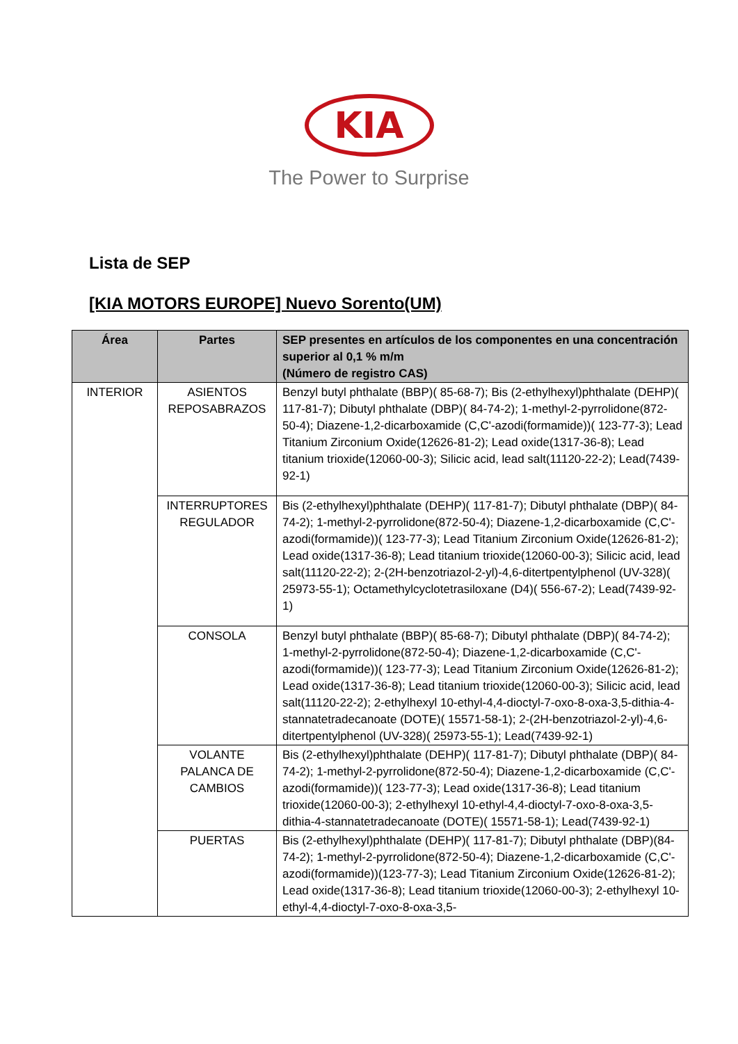KIA
The Power to Surprise
Lista de SEP
[KIA MOTORS EUROPE] Nuevo Sorento(UM)
| Área | Partes | SEP presentes en artículos de los componentes en una concentración superior al 0,1 % m/m (Número de registro CAS) |
| --- | --- | --- |
| INTERIOR | ASIENTOS REPOSABRAZOS | Benzyl butyl phthalate (BBP)( 85-68-7); Bis (2-ethylhexyl)phthalate (DEHP)( 117-81-7); Dibutyl phthalate (DBP)( 84-74-2); 1-methyl-2-pyrrolidone(872-50-4); Diazene-1,2-dicarboxamide (C,C'-azodi(formamide))( 123-77-3); Lead Titanium Zirconium Oxide(12626-81-2); Lead oxide(1317-36-8); Lead titanium trioxide(12060-00-3); Silicic acid, lead salt(11120-22-2); Lead(7439-92-1) |
| | INTERRUPTORES REGULADOR | Bis (2-ethylhexyl)phthalate (DEHP)( 117-81-7); Dibutyl phthalate (DBP)( 84-74-2); 1-methyl-2-pyrrolidone(872-50-4); Diazene-1,2-dicarboxamide (C,C'-azodi(formamide))( 123-77-3); Lead Titanium Zirconium Oxide(12626-81-2); Lead oxide(1317-36-8); Lead titanium trioxide(12060-00-3); Silicic acid, lead salt(11120-22-2); 2-(2H-benzotriazol-2-yl)-4,6-ditertpentylphenol (UV-328)( 25973-55-1); Octamethylcyclotetrasiloxane (D4)( 556-67-2); Lead(7439-92-1) |
| | CONSOLA | Benzyl butyl phthalate (BBP)( 85-68-7); Dibutyl phthalate (DBP)( 84-74-2); 1-methyl-2-pyrrolidone(872-50-4); Diazene-1,2-dicarboxamide (C,C'-azodi(formamide))( 123-77-3); Lead Titanium Zirconium Oxide(12626-81-2); Lead oxide(1317-36-8); Lead titanium trioxide(12060-00-3); Silicic acid, lead salt(11120-22-2); 2-ethylhexyl 10-ethyl-4,4-dioctyl-7-oxo-8-oxa-3,5-dithia-4-stannatetradecanoate (DOTE)( 15571-58-1); 2-(2H-benzotriazol-2-yl)-4,6-ditertpentylphenol (UV-328)( 25973-55-1); Lead(7439-92-1) |
| | VOLANTE PALANCA DE CAMBIOS | Bis (2-ethylhexyl)phthalate (DEHP)( 117-81-7); Dibutyl phthalate (DBP)( 84-74-2); 1-methyl-2-pyrrolidone(872-50-4); Diazene-1,2-dicarboxamide (C,C'-azodi(formamide))( 123-77-3); Lead oxide(1317-36-8); Lead titanium trioxide(12060-00-3); 2-ethylhexyl 10-ethyl-4,4-dioctyl-7-oxo-8-oxa-3,5-dithia-4-stannatetradecanoate (DOTE)( 15571-58-1); Lead(7439-92-1) |
| | PUERTAS | Bis (2-ethylhexyl)phthalate (DEHP)( 117-81-7); Dibutyl phthalate (DBP)(84-74-2); 1-methyl-2-pyrrolidone(872-50-4); Diazene-1,2-dicarboxamide (C,C'-azodi(formamide))(123-77-3); Lead Titanium Zirconium Oxide(12626-81-2); Lead oxide(1317-36-8); Lead titanium trioxide(12060-00-3); 2-ethylhexyl 10-ethyl-4,4-dioctyl-7-oxo-8-oxa-3,5- |